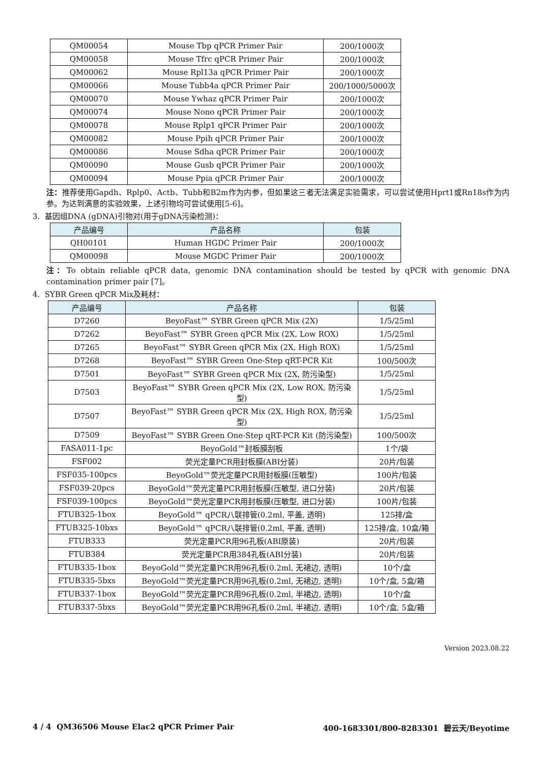| QM00054 | Mouse Tbp qPCR Primer Pair | 200/1000次 |
| QM00058 | Mouse Tfrc qPCR Primer Pair | 200/1000次 |
| QM00062 | Mouse Rpl13a qPCR Primer Pair | 200/1000次 |
| QM00066 | Mouse Tubb4a qPCR Primer Pair | 200/1000/5000次 |
| QM00070 | Mouse Ywhaz qPCR Primer Pair | 200/1000次 |
| QM00074 | Mouse Nono qPCR Primer Pair | 200/1000次 |
| QM00078 | Mouse Rplp1 qPCR Primer Pair | 200/1000次 |
| QM00082 | Mouse Ppih qPCR Primer Pair | 200/1000次 |
| QM00086 | Mouse Sdha qPCR Primer Pair | 200/1000次 |
| QM00090 | Mouse Gusb qPCR Primer Pair | 200/1000次 |
| QM00094 | Mouse Ppia qPCR Primer Pair | 200/1000次 |
注：推荐使用Gapdh、Rplp0、Actb、Tubb和B2m作为内参，但如果这三者无法满足实验需求，可以尝试使用Hprt1或Rn18s作为内参。为达到满意的实验效果，上述引物均可尝试使用[5-6]。
3. 基因组DNA (gDNA)引物对(用于gDNA污染检测)：
| 产品编号 | 产品名称 | 包装 |
| --- | --- | --- |
| QH00101 | Human HGDC Primer Pair | 200/1000次 |
| QM00098 | Mouse MGDC Primer Pair | 200/1000次 |
注：To obtain reliable qPCR data, genomic DNA contamination should be tested by qPCR with genomic DNA contamination primer pair [7]。
4. SYBR Green qPCR Mix及耗材：
| 产品编号 | 产品名称 | 包装 |
| --- | --- | --- |
| D7260 | BeyoFast™ SYBR Green qPCR Mix (2X) | 1/5/25ml |
| D7262 | BeyoFast™ SYBR Green qPCR Mix (2X, Low ROX) | 1/5/25ml |
| D7265 | BeyoFast™ SYBR Green qPCR Mix (2X, High ROX) | 1/5/25ml |
| D7268 | BeyoFast™ SYBR Green One-Step qRT-PCR Kit | 100/500次 |
| D7501 | BeyoFast™ SYBR Green qPCR Mix (2X, 防污染型) | 1/5/25ml |
| D7503 | BeyoFast™ SYBR Green qPCR Mix (2X, Low ROX, 防污染型) | 1/5/25ml |
| D7507 | BeyoFast™ SYBR Green qPCR Mix (2X, High ROX, 防污染型) | 1/5/25ml |
| D7509 | BeyoFast™ SYBR Green One-Step qRT-PCR Kit (防污染型) | 100/500次 |
| FASA011-1pc | BeyoGold™封板膜刮板 | 1个/袋 |
| FSF002 | 荧光定量PCR用封板膜(ABI分装) | 20片/包装 |
| FSF035-100pcs | BeyoGold™荧光定量PCR用封板膜(压敏型) | 100片/包装 |
| FSF039-20pcs | BeyoGold™荧光定量PCR用封板膜(压敏型, 进口分装) | 20片/包装 |
| FSF039-100pcs | BeyoGold™荧光定量PCR用封板膜(压敏型, 进口分装) | 100片/包装 |
| FTUB325-1box | BeyoGold™ qPCR八联排管(0.2ml, 平盖, 透明) | 125排/盒 |
| FTUB325-10bxs | BeyoGold™ qPCR八联排管(0.2ml, 平盖, 透明) | 125排/盒, 10盒/箱 |
| FTUB333 | 荧光定量PCR用96孔板(ABI原装) | 20片/包装 |
| FTUB384 | 荧光定量PCR用384孔板(ABI分装) | 20片/包装 |
| FTUB335-1box | BeyoGold™荧光定量PCR用96孔板(0.2ml, 无裙边, 透明) | 10个/盒 |
| FTUB335-5bxs | BeyoGold™荧光定量PCR用96孔板(0.2ml, 无裙边, 透明) | 10个/盒, 5盒/箱 |
| FTUB337-1box | BeyoGold™荧光定量PCR用96孔板(0.2ml, 半裙边, 透明) | 10个/盒 |
| FTUB337-5bxs | BeyoGold™荧光定量PCR用96孔板(0.2ml, 半裙边, 透明) | 10个/盒, 5盒/箱 |
Version 2023.08.22
4 / 4 QM36506 Mouse Elac2 qPCR Primer Pair 400-1683301/800-8283301 碧云天/Beyotime